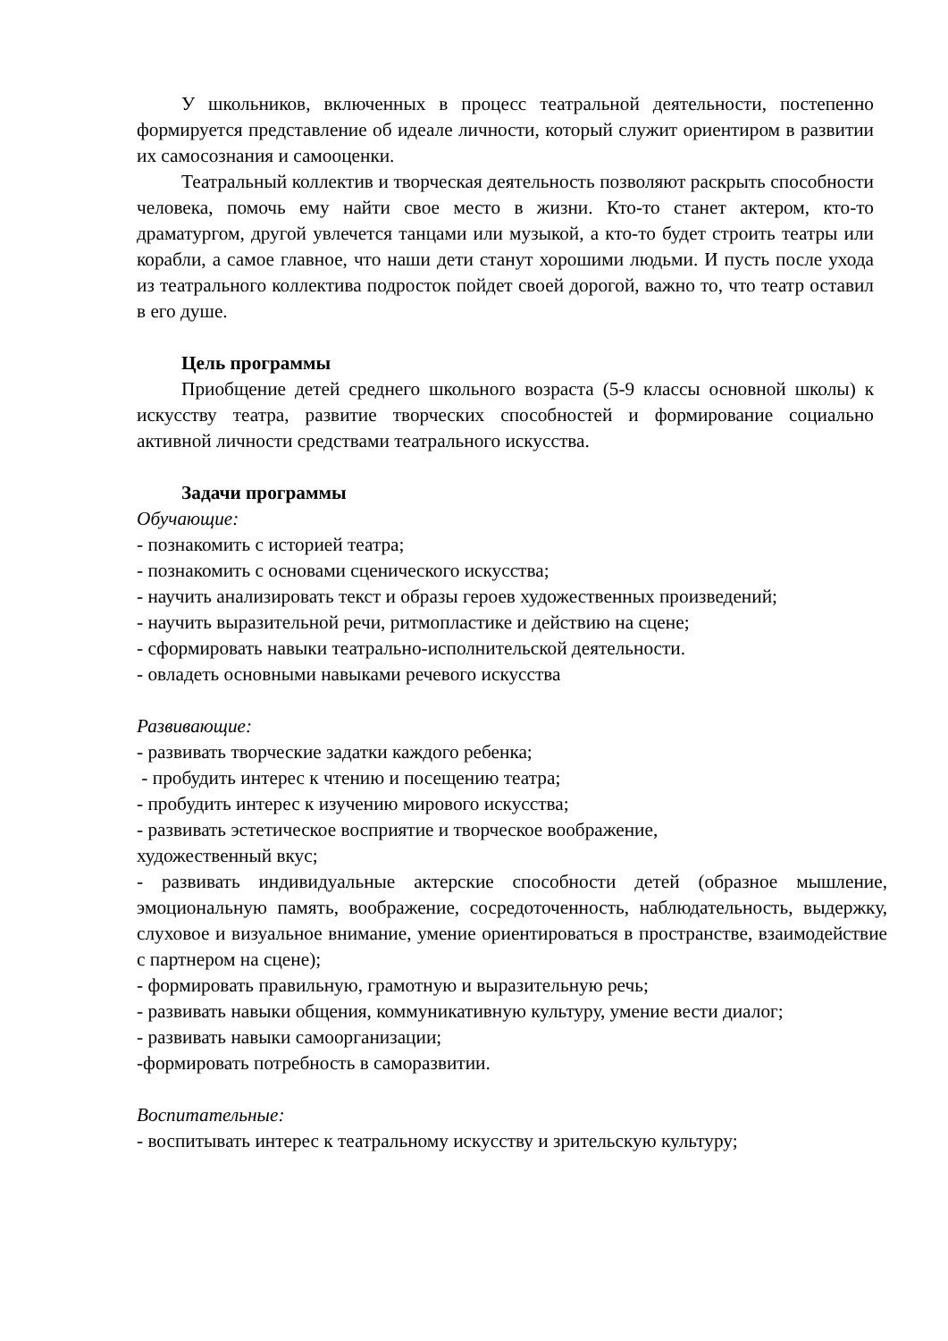У школьников, включенных в процесс театральной деятельности, постепенно формируется представление об идеале личности, который служит ориентиром в развитии их самосознания и самооценки.
Театральный коллектив и творческая деятельность позволяют раскрыть способности человека, помочь ему найти свое место в жизни. Кто-то станет актером, кто-то драматургом, другой увлечется танцами или музыкой, а кто-то будет строить театры или корабли, а самое главное, что наши дети станут хорошими людьми. И пусть после ухода из театрального коллектива подросток пойдет своей дорогой, важно то, что театр оставил в его душе.
Цель программы
Приобщение детей среднего школьного возраста (5-9 классы основной школы) к искусству театра, развитие творческих способностей и формирование социально активной личности средствами театрального искусства.
Задачи программы
Обучающие:
- познакомить с историей театра;
- познакомить с основами сценического искусства;
- научить анализировать текст и образы героев художественных произведений;
- научить выразительной речи, ритмопластике и действию на сцене;
- сформировать навыки театрально-исполнительской деятельности.
- овладеть основными навыками речевого искусства
Развивающие:
- развивать творческие задатки каждого ребенка;
- пробудить интерес к чтению и посещению театра;
- пробудить интерес к изучению мирового искусства;
- развивать эстетическое восприятие и творческое воображение,
художественный вкус;
- развивать индивидуальные актерские способности детей (образное мышление, эмоциональную память, воображение, сосредоточенность, наблюдательность, выдержку, слуховое и визуальное внимание, умение ориентироваться в пространстве, взаимодействие с партнером на сцене);
- формировать правильную, грамотную и выразительную речь;
- развивать навыки общения, коммуникативную культуру, умение вести диалог;
- развивать навыки самоорганизации;
-формировать потребность в саморазвитии.
Воспитательные:
- воспитывать интерес к театральному искусству и зрительскую культуру;